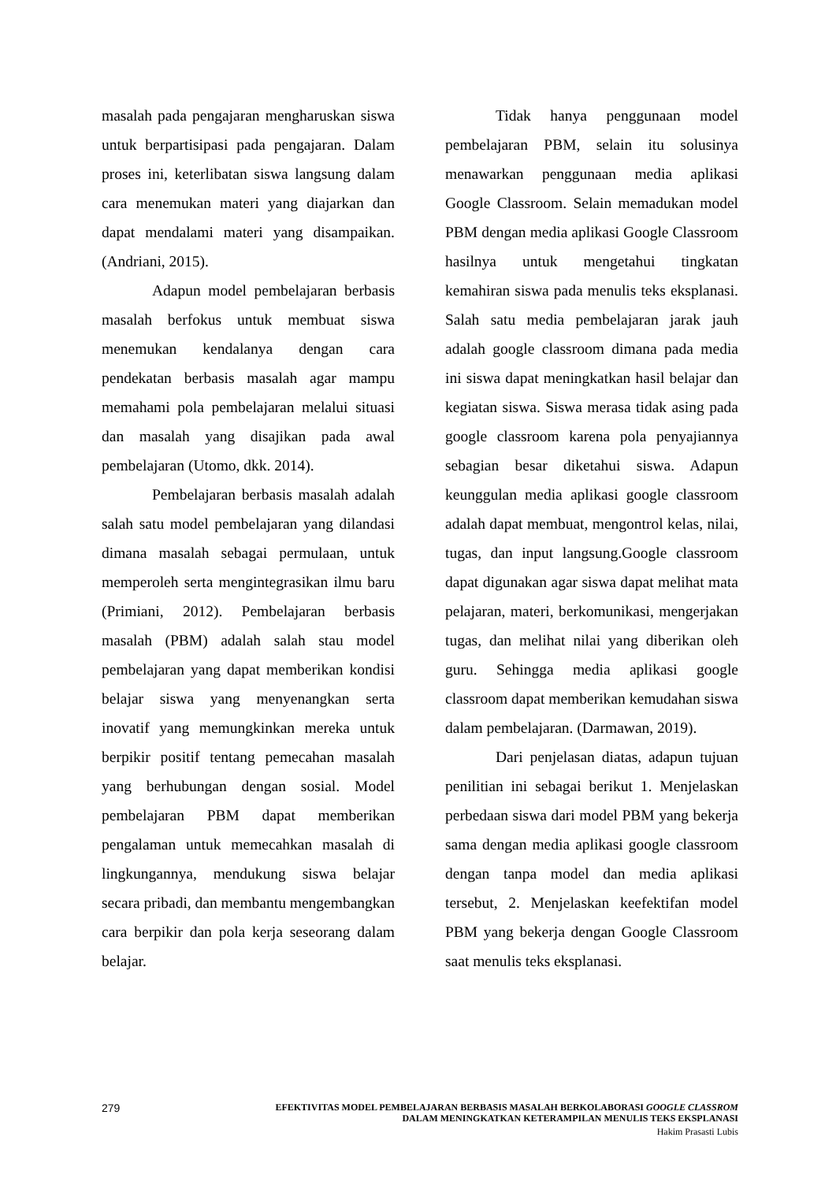masalah pada pengajaran mengharuskan siswa untuk berpartisipasi pada pengajaran. Dalam proses ini, keterlibatan siswa langsung dalam cara menemukan materi yang diajarkan dan dapat mendalami materi yang disampaikan. (Andriani, 2015).
Adapun model pembelajaran berbasis masalah berfokus untuk membuat siswa menemukan kendalanya dengan cara pendekatan berbasis masalah agar mampu memahami pola pembelajaran melalui situasi dan masalah yang disajikan pada awal pembelajaran (Utomo, dkk. 2014).
Pembelajaran berbasis masalah adalah salah satu model pembelajaran yang dilandasi dimana masalah sebagai permulaan, untuk memperoleh serta mengintegrasikan ilmu baru (Primiani, 2012). Pembelajaran berbasis masalah (PBM) adalah salah stau model pembelajaran yang dapat memberikan kondisi belajar siswa yang menyenangkan serta inovatif yang memungkinkan mereka untuk berpikir positif tentang pemecahan masalah yang berhubungan dengan sosial. Model pembelajaran PBM dapat memberikan pengalaman untuk memecahkan masalah di lingkungannya, mendukung siswa belajar secara pribadi, dan membantu mengembangkan cara berpikir dan pola kerja seseorang dalam belajar.
Tidak hanya penggunaan model pembelajaran PBM, selain itu solusinya menawarkan penggunaan media aplikasi Google Classroom. Selain memadukan model PBM dengan media aplikasi Google Classroom hasilnya untuk mengetahui tingkatan kemahiran siswa pada menulis teks eksplanasi. Salah satu media pembelajaran jarak jauh adalah google classroom dimana pada media ini siswa dapat meningkatkan hasil belajar dan kegiatan siswa. Siswa merasa tidak asing pada google classroom karena pola penyajiannya sebagian besar diketahui siswa. Adapun keunggulan media aplikasi google classroom adalah dapat membuat, mengontrol kelas, nilai, tugas, dan input langsung.Google classroom dapat digunakan agar siswa dapat melihat mata pelajaran, materi, berkomunikasi, mengerjakan tugas, dan melihat nilai yang diberikan oleh guru. Sehingga media aplikasi google classroom dapat memberikan kemudahan siswa dalam pembelajaran. (Darmawan, 2019).
Dari penjelasan diatas, adapun tujuan penilitian ini sebagai berikut 1. Menjelaskan perbedaan siswa dari model PBM yang bekerja sama dengan media aplikasi google classroom dengan tanpa model dan media aplikasi tersebut, 2. Menjelaskan keefektifan model PBM yang bekerja dengan Google Classroom saat menulis teks eksplanasi.
279
EFEKTIVITAS MODEL PEMBELAJARAN BERBASIS MASALAH BERKOLABORASI GOOGLE CLASSROM
DALAM MENINGKATKAN KETERAMPILAN MENULIS TEKS EKSPLANASI
Hakim Prasasti Lubis